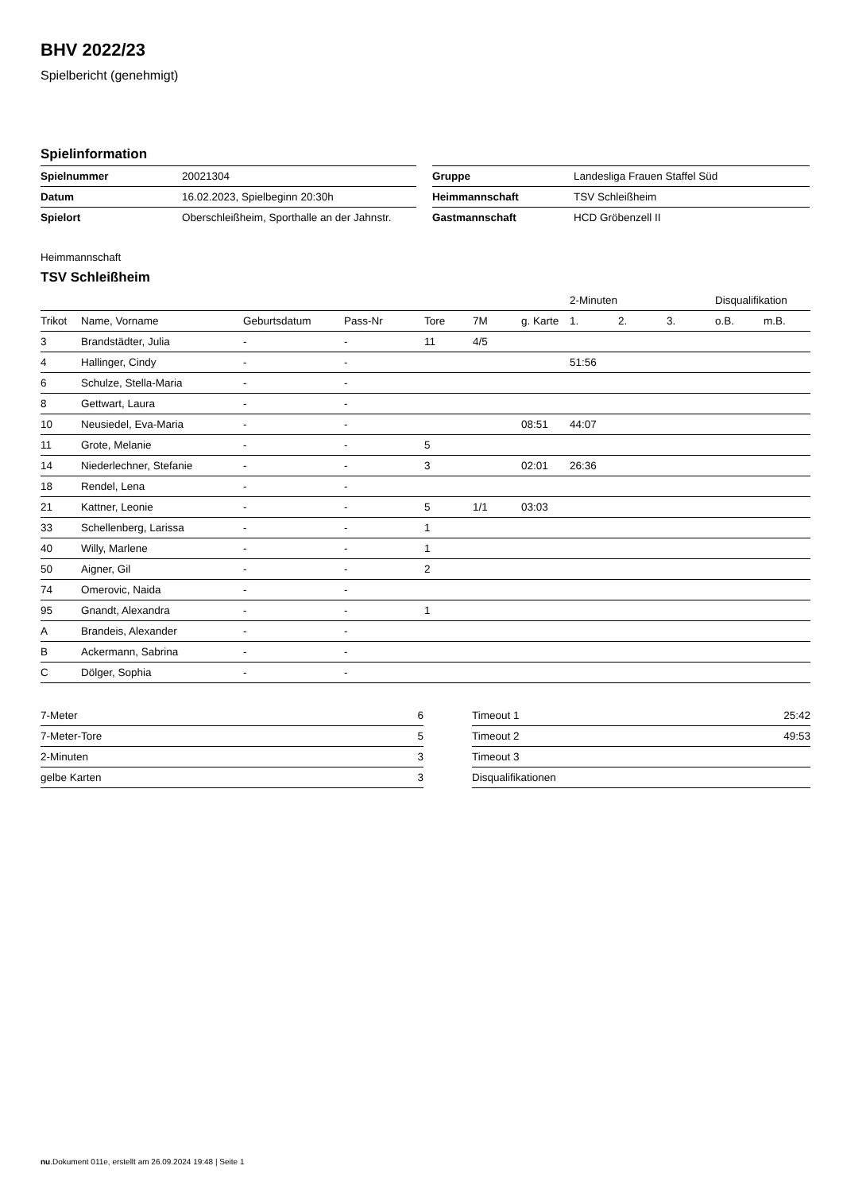BHV 2022/23
Spielbericht (genehmigt)
Spielinformation
| Spielnummer | 20021304 |
| Datum | 16.02.2023, Spielbeginn 20:30h |
| Spielort | Oberschleißheim, Sporthalle an der Jahnstr. |
| Gruppe | Landesliga Frauen Staffel Süd |
| Heimmannschaft | TSV Schleißheim |
| Gastmannschaft | HCD Gröbenzell II |
Heimmannschaft
TSV Schleißheim
| | | | | | | | 2-Minuten | | | Disqualifikation | |
| --- | --- | --- | --- | --- | --- | --- | --- | --- | --- | --- | --- |
| Trikot | Name, Vorname | Geburtsdatum | Pass-Nr | Tore | 7M | g. Karte | 1. | 2. | 3. | o.B. | m.B. |
| 3 | Brandstädter, Julia | - | - | 11 | 4/5 | | | | | | |
| 4 | Hallinger, Cindy | - | - | | | | 51:56 | | | | |
| 6 | Schulze, Stella-Maria | - | - | | | | | | | | |
| 8 | Gettwart, Laura | - | - | | | | | | | | |
| 10 | Neusiedel, Eva-Maria | - | - | | | 08:51 | 44:07 | | | | |
| 11 | Grote, Melanie | - | - | 5 | | | | | | | |
| 14 | Niederlechner, Stefanie | - | - | 3 | | 02:01 | 26:36 | | | | |
| 18 | Rendel, Lena | - | - | | | | | | | | |
| 21 | Kattner, Leonie | - | - | 5 | 1/1 | 03:03 | | | | | |
| 33 | Schellenberg, Larissa | - | - | 1 | | | | | | | |
| 40 | Willy, Marlene | - | - | 1 | | | | | | | |
| 50 | Aigner, Gil | - | - | 2 | | | | | | | |
| 74 | Omerovic, Naida | - | - | | | | | | | | |
| 95 | Gnandt, Alexandra | - | - | 1 | | | | | | | |
| A | Brandeis, Alexander | - | - | | | | | | | | |
| B | Ackermann, Sabrina | - | - | | | | | | | | |
| C | Dölger, Sophia | - | - | | | | | | | | |
| 7-Meter | 6 |
| 7-Meter-Tore | 5 |
| 2-Minuten | 3 |
| gelbe Karten | 3 |
| Timeout 1 | 25:42 |
| Timeout 2 | 49:53 |
| Timeout 3 | |
| Disqualifikationen | |
nu.Dokument 011e, erstellt am 26.09.2024 19:48 | Seite 1